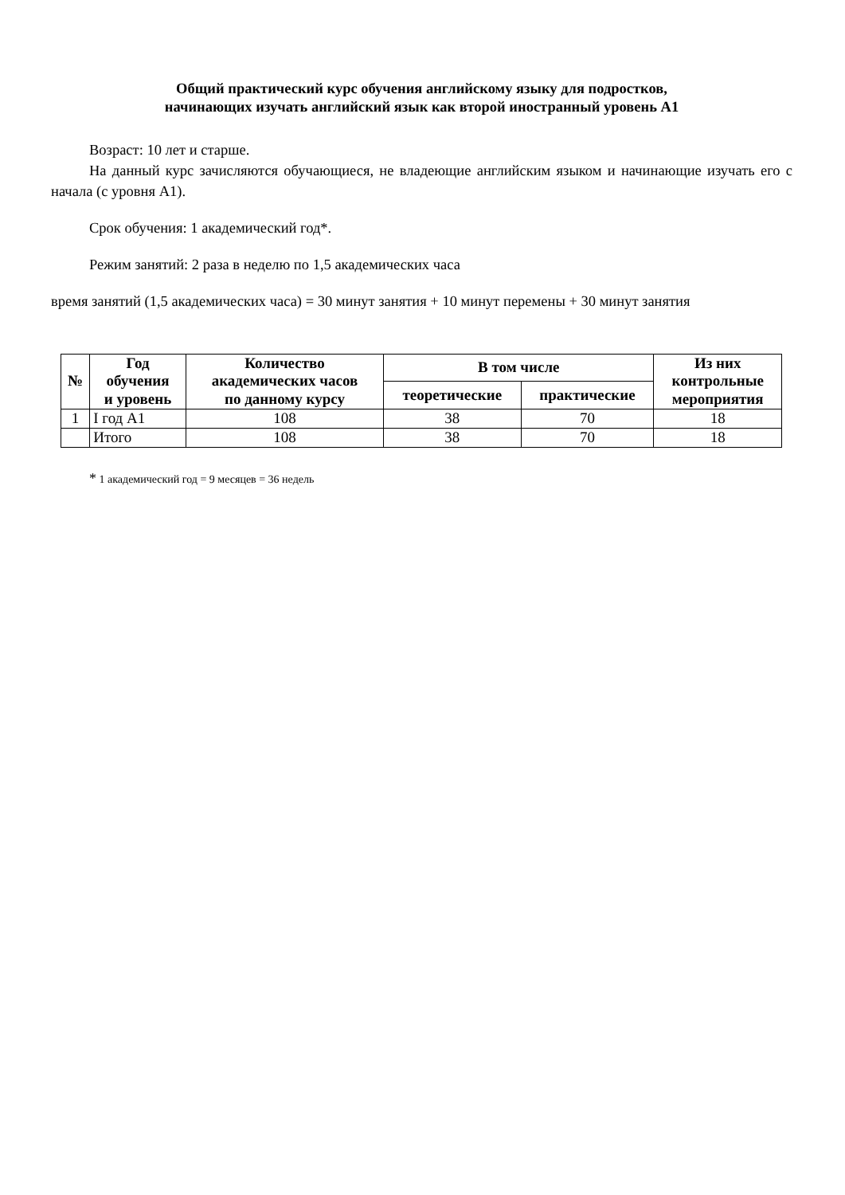Общий практический курс обучения английскому языку для подростков,
начинающих изучать английский язык как второй иностранный уровень А1
Возраст: 10 лет и старше.
На данный курс зачисляются обучающиеся, не владеющие английским языком и начинающие изучать его с начала (с уровня А1).
Срок обучения: 1 академический год*.
Режим занятий: 2 раза в неделю по 1,5 академических часа
время занятий (1,5 академических часа) = 30 минут занятия + 10 минут перемены + 30 минут занятия
| № | Год обучения и уровень | Количество академических часов по данному курсу | В том числе | | Из них контрольные мероприятия |
| --- | --- | --- | --- | --- | --- |
| | | | теоретические | практические | |
| 1 | I год А1 | 108 | 38 | 70 | 18 |
| | Итого | 108 | 38 | 70 | 18 |
* 1 академический год = 9 месяцев = 36 недель